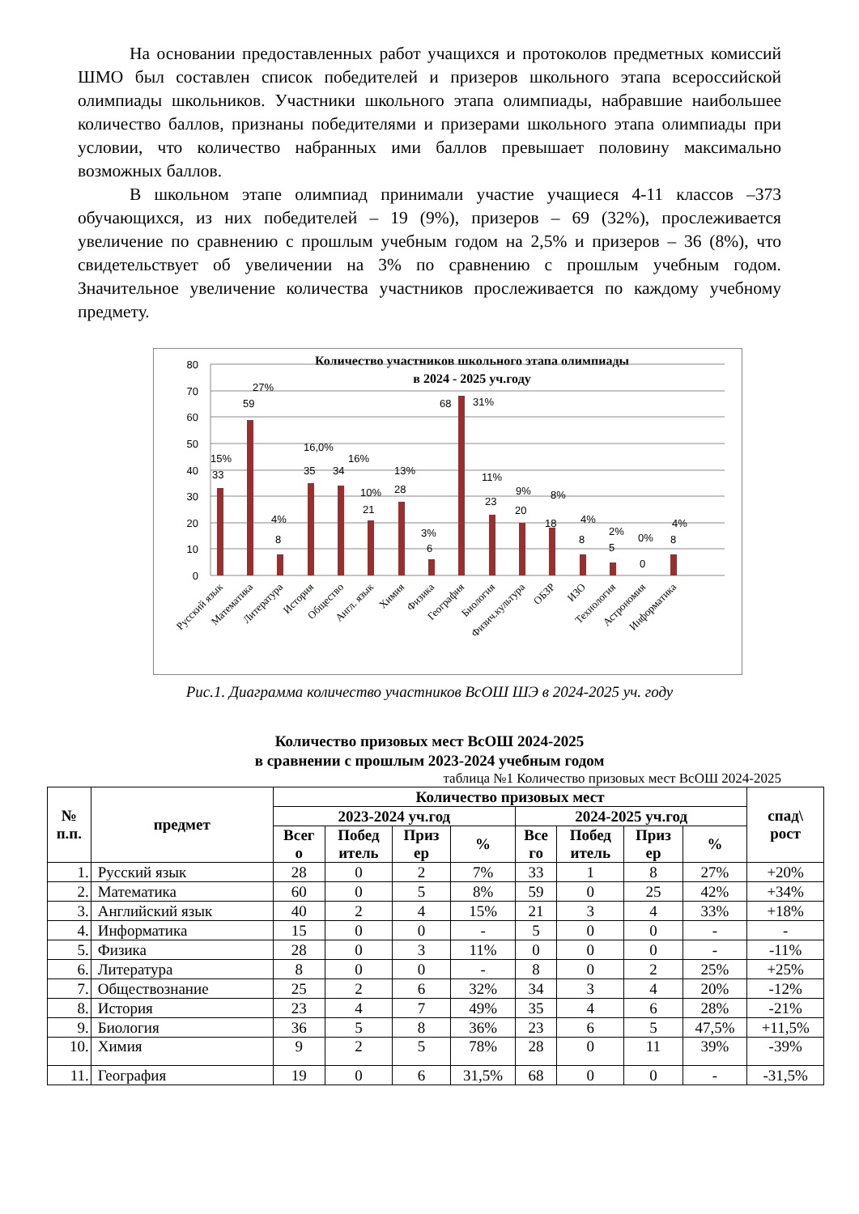На основании предоставленных работ учащихся и протоколов предметных комиссий ШМО был составлен список победителей и призеров школьного этапа всероссийской олимпиады школьников. Участники школьного этапа олимпиады, набравшие наибольшее количество баллов, признаны победителями и призерами школьного этапа олимпиады при условии, что количество набранных ими баллов превышает половину максимально возможных баллов.
В школьном этапе олимпиад принимали участие учащиеся 4-11 классов –373 обучающихся, из них победителей – 19 (9%), призеров – 69 (32%), прослеживается увеличение по сравнению с прошлым учебным годом на 2,5% и призеров – 36 (8%), что свидетельствует об увеличении на 3% по сравнению с прошлым учебным годом. Значительное увеличение количества участников прослеживается по каждому учебному предмету.
Количество участников школьного этапа олимпиады
в 2024 - 2025 уч.году
80
70
60
50
40
30
20
10
0
15%
33
59
27%
4%
8
16,0%
35
34
16%
10%
21
13%
28
3%
6
68
31%
11%
23
9%
20
8%
18
4%
8
2%
5
0%
0
4%
8
Русский язык
Математика
Литература
История
Общество
Англ. язык
Химия
Физика
География
Биология
Физич.культура
ОБЗР
ИЗО
Технология
Астрономия
Информатика
Рис.1. Диаграмма количество участников ВсОШ ШЭ в 2024-2025 уч. году
Количество призовых мест ВсОШ 2024-2025
в сравнении с прошлым 2023-2024 учебным годом
таблица №1 Количество призовых мест ВсОШ 2024-2025
| № п.п. | предмет | Количество призовых мест | | | | | | | | спад\ рост |
| --- | --- | --- | --- | --- | --- | --- | --- | --- | --- | --- |
| | | 2023-2024 уч.год | | | | 2024-2025 уч.год | | | | |
| | | Всег о | Побед итель | Приз ер | % | Все го | Побед итель | Приз ер | % | |
| 1. | Русский язык | 28 | 0 | 2 | 7% | 33 | 1 | 8 | 27% | +20% |
| 2. | Математика | 60 | 0 | 5 | 8% | 59 | 0 | 25 | 42% | +34% |
| 3. | Английский язык | 40 | 2 | 4 | 15% | 21 | 3 | 4 | 33% | +18% |
| 4. | Информатика | 15 | 0 | 0 | - | 5 | 0 | 0 | - | - |
| 5. | Физика | 28 | 0 | 3 | 11% | 0 | 0 | 0 | - | -11% |
| 6. | Литература | 8 | 0 | 0 | - | 8 | 0 | 2 | 25% | +25% |
| 7. | Обществознание | 25 | 2 | 6 | 32% | 34 | 3 | 4 | 20% | -12% |
| 8. | История | 23 | 4 | 7 | 49% | 35 | 4 | 6 | 28% | -21% |
| 9. | Биология | 36 | 5 | 8 | 36% | 23 | 6 | 5 | 47,5% | +11,5% |
| 10. | Химия | 9 | 2 | 5 | 78% | 28 | 0 | 11 | 39% | -39% |
| 11. | География | 19 | 0 | 6 | 31,5% | 68 | 0 | 0 | - | -31,5% |